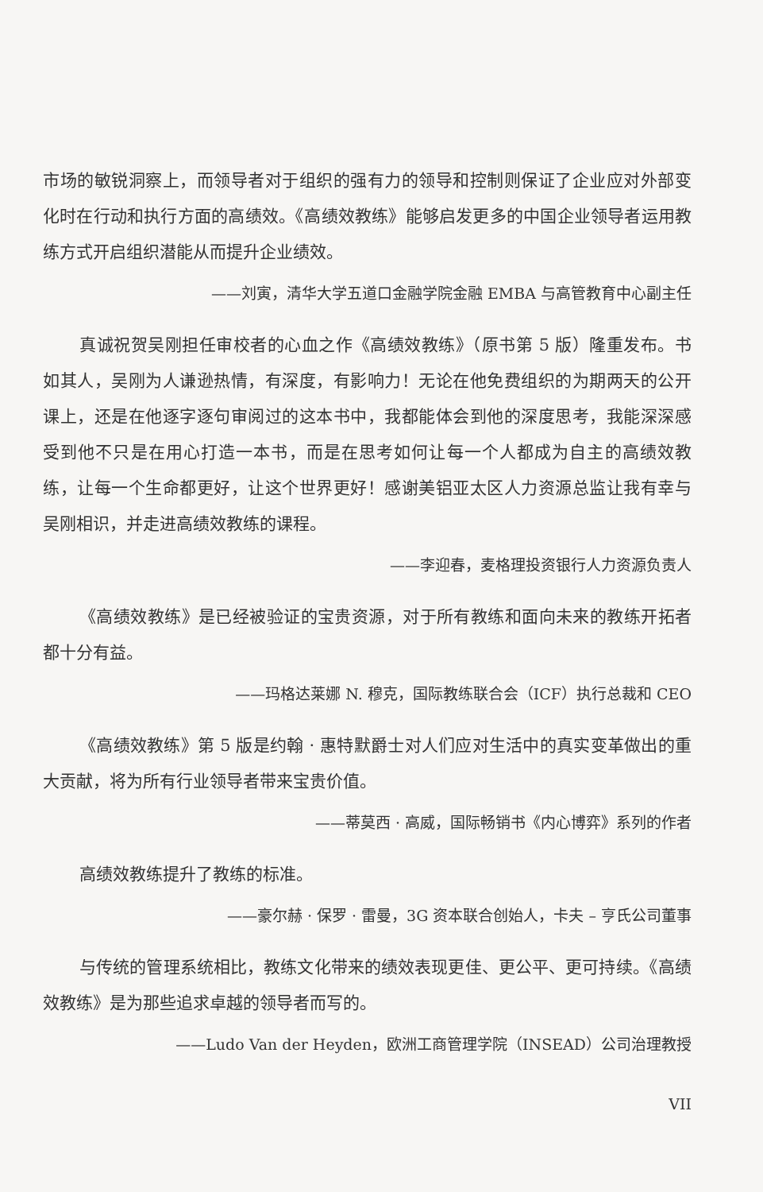市场的敏锐洞察上，而领导者对于组织的强有力的领导和控制则保证了企业应对外部变化时在行动和执行方面的高绩效。《高绩效教练》能够启发更多的中国企业领导者运用教练方式开启组织潜能从而提升企业绩效。
——刘寅，清华大学五道口金融学院金融 EMBA 与高管教育中心副主任
真诚祝贺吴刚担任审校者的心血之作《高绩效教练》（原书第 5 版）隆重发布。书如其人，吴刚为人谦逊热情，有深度，有影响力！无论在他免费组织的为期两天的公开课上，还是在他逐字逐句审阅过的这本书中，我都能体会到他的深度思考，我能深深感受到他不只是在用心打造一本书，而是在思考如何让每一个人都成为自主的高绩效教练，让每一个生命都更好，让这个世界更好！感谢美铝亚太区人力资源总监让我有幸与吴刚相识，并走进高绩效教练的课程。
——李迎春，麦格理投资银行人力资源负责人
《高绩效教练》是已经被验证的宝贵资源，对于所有教练和面向未来的教练开拓者都十分有益。
——玛格达莱娜 N. 穆克，国际教练联合会（ICF）执行总裁和 CEO
《高绩效教练》第 5 版是约翰 · 惠特默爵士对人们应对生活中的真实变革做出的重大贡献，将为所有行业领导者带来宝贵价值。
——蒂莫西 · 高威，国际畅销书《内心博弈》系列的作者
高绩效教练提升了教练的标准。
——豪尔赫 · 保罗 · 雷曼，3G 资本联合创始人，卡夫 – 亨氏公司董事
与传统的管理系统相比，教练文化带来的绩效表现更佳、更公平、更可持续。《高绩效教练》是为那些追求卓越的领导者而写的。
——Ludo Van der Heyden，欧洲工商管理学院（INSEAD）公司治理教授
VII